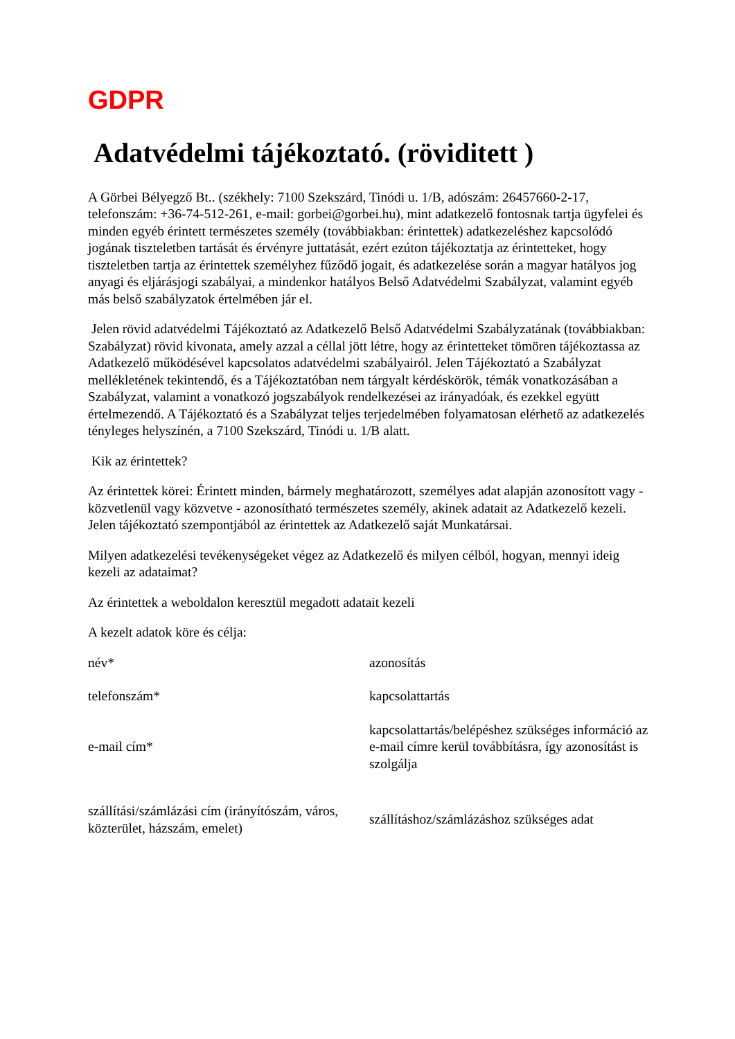GDPR
Adatvédelmi tájékoztató. (röviditett )
A Görbei Bélyegző Bt.. (székhely: 7100 Szekszárd, Tinódi u. 1/B, adószám: 26457660-2-17, telefonszám: +36-74-512-261, e-mail: gorbei@gorbei.hu), mint adatkezelő fontosnak tartja ügyfelei és minden egyéb érintett természetes személy (továbbiakban: érintettek) adatkezeléshez kapcsolódó jogának tiszteletben tartását és érvényre juttatását, ezért ezúton tájékoztatja az érintetteket, hogy tiszteletben tartja az érintettek személyhez fűződő jogait, és adatkezelése során a magyar hatályos jog anyagi és eljárásjogi szabályai, a mindenkor hatályos Belső Adatvédelmi Szabályzat, valamint egyéb más belső szabályzatok értelmében jár el.
Jelen rövid adatvédelmi Tájékoztató az Adatkezelő Belső Adatvédelmi Szabályzatának (továbbiakban: Szabályzat) rövid kivonata, amely azzal a céllal jött létre, hogy az érintetteket tömören tájékoztassa az Adatkezelő működésével kapcsolatos adatvédelmi szabályairól. Jelen Tájékoztató a Szabályzat mellékletének tekintendő, és a Tájékoztatóban nem tárgyalt kérdéskörök, témák vonatkozásában a Szabályzat, valamint a vonatkozó jogszabályok rendelkezései az irányadóak, és ezekkel együtt értelmezendő. A Tájékoztató és a Szabályzat teljes terjedelmében folyamatosan elérhető az adatkezelés tényleges helyszínén, a 7100 Szekszárd, Tinódi u. 1/B alatt.
Kik az érintettek?
Az érintettek körei: Érintett minden, bármely meghatározott, személyes adat alapján azonosított vagy - közvetlenül vagy közvetve - azonosítható természetes személy, akinek adatait az Adatkezelő kezeli. Jelen tájékoztató szempontjából az érintettek az Adatkezelő saját Munkatársai.
Milyen adatkezelési tevékenységeket végez az Adatkezelő és milyen célból, hogyan, mennyi ideig kezeli az adataimat?
Az érintettek a weboldalon keresztül megadott adatait kezeli
A kezelt adatok köre és célja:
| név* | azonosítás |
| telefonszám* | kapcsolattartás |
| e-mail cím* | kapcsolattartás/belépéshez szükséges információ az e-mail címre kerül továbbításra, így azonosítást is szolgálja |
| szállítási/számlázási cím (irányítószám, város, közterület, házszám, emelet) | szállításhoz/számlázáshoz szükséges adat |